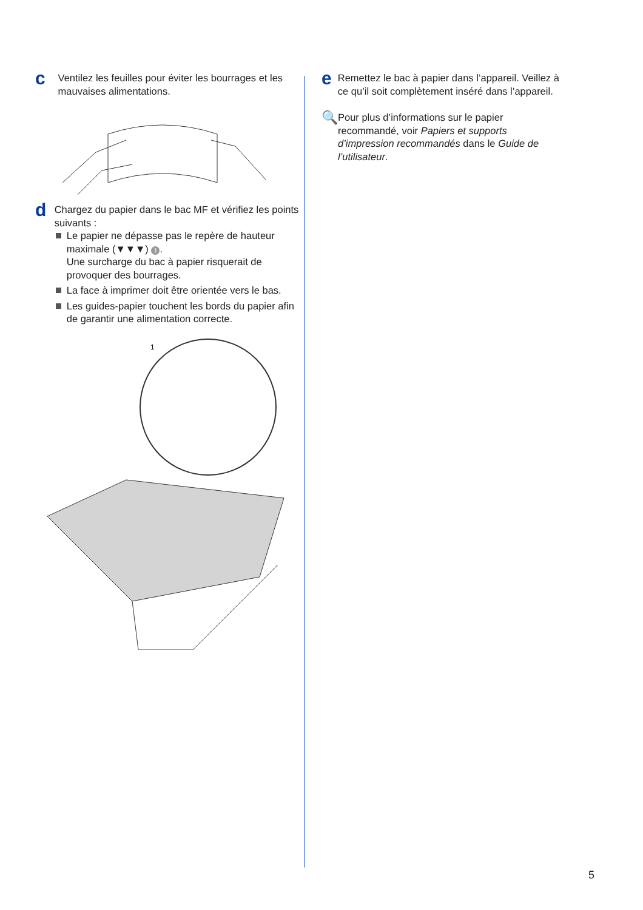c
Ventilez les feuilles pour éviter les bourrages et les mauvaises alimentations.
d
Chargez du papier dans le bac MF et vérifiez les points suivants :
Le papier ne dépasse pas le repère de hauteur maximale (▼▼▼) 1.
Une surcharge du bac à papier risquerait de provoquer des bourrages.
La face à imprimer doit être orientée vers le bas.
Les guides-papier touchent les bords du papier afin de garantir une alimentation correcte.
1
e
Remettez le bac à papier dans l’appareil. Veillez à ce qu’il soit complètement inséré dans l’appareil.
🔍
Pour plus d’informations sur le papier recommandé, voir Papiers et supports d’impression recommandés dans le Guide de l’utilisateur.
5